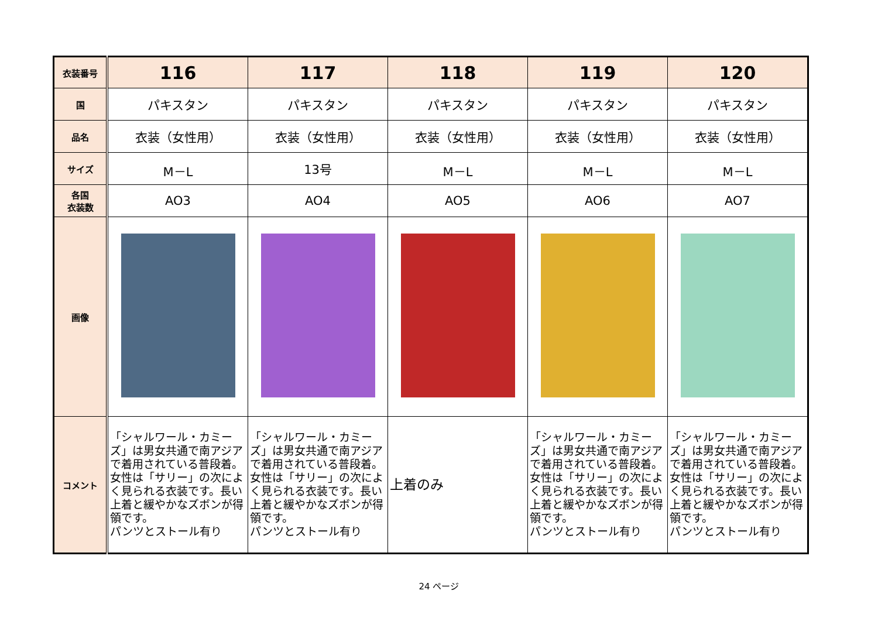| 衣装番号 | 116 | 117 | 118 | 119 | 120 |
| 国 | パキスタン | パキスタン | パキスタン | パキスタン | パキスタン |
| 品名 | 衣装（女性用） | 衣装（女性用） | 衣装（女性用） | 衣装（女性用） | 衣装（女性用） |
| サイズ | M－L | 13号 | M－L | M－L | M－L |
| 各国 衣装数 | AO3 | AO4 | AO5 | AO6 | AO7 |
| 画像 | | | | | |
| コメント | 「シャルワール・カミーズ」は男女共通で南アジアで着用されている普段着。女性は「サリー」の次によく見られる衣装です。長い上着と緩やかなズボンが得領です。 パンツとストール有り | 「シャルワール・カミーズ」は男女共通で南アジアで着用されている普段着。女性は「サリー」の次によく見られる衣装です。長い上着と緩やかなズボンが得領です。 パンツとストール有り | 上着のみ | 「シャルワール・カミーズ」は男女共通で南アジアで着用されている普段着。女性は「サリー」の次によく見られる衣装です。長い上着と緩やかなズボンが得領です。 パンツとストール有り | 「シャルワール・カミーズ」は男女共通で南アジアで着用されている普段着。女性は「サリー」の次によく見られる衣装です。長い上着と緩やかなズボンが得領です。 パンツとストール有り |
24 ページ